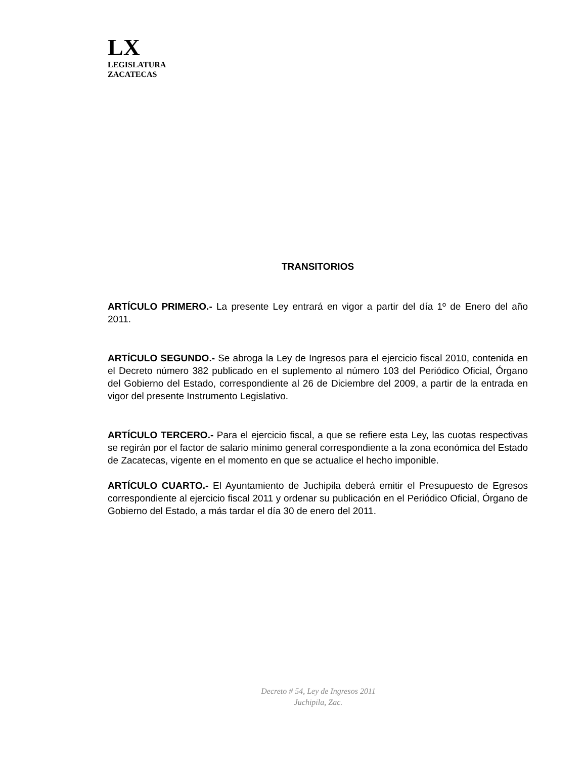LX
LEGISLATURA
ZACATECAS
TRANSITORIOS
ARTÍCULO PRIMERO.- La presente Ley entrará en vigor a partir del día 1º de Enero del año 2011.
ARTÍCULO SEGUNDO.- Se abroga la Ley de Ingresos para el ejercicio fiscal 2010, contenida en el Decreto número 382 publicado en el suplemento al número 103 del Periódico Oficial, Órgano del Gobierno del Estado, correspondiente al 26 de Diciembre del 2009, a partir de la entrada en vigor del presente Instrumento Legislativo.
ARTÍCULO TERCERO.- Para el ejercicio fiscal, a que se refiere esta Ley, las cuotas respectivas se regirán por el factor de salario mínimo general correspondiente a la zona económica del Estado de Zacatecas, vigente en el momento en que se actualice el hecho imponible.
ARTÍCULO CUARTO.- El Ayuntamiento de Juchipila deberá emitir el Presupuesto de Egresos correspondiente al ejercicio fiscal 2011 y ordenar su publicación en el Periódico Oficial, Órgano de Gobierno del Estado, a más tardar el día 30 de enero del 2011.
Decreto # 54, Ley de Ingresos 2011
Juchipila, Zac.